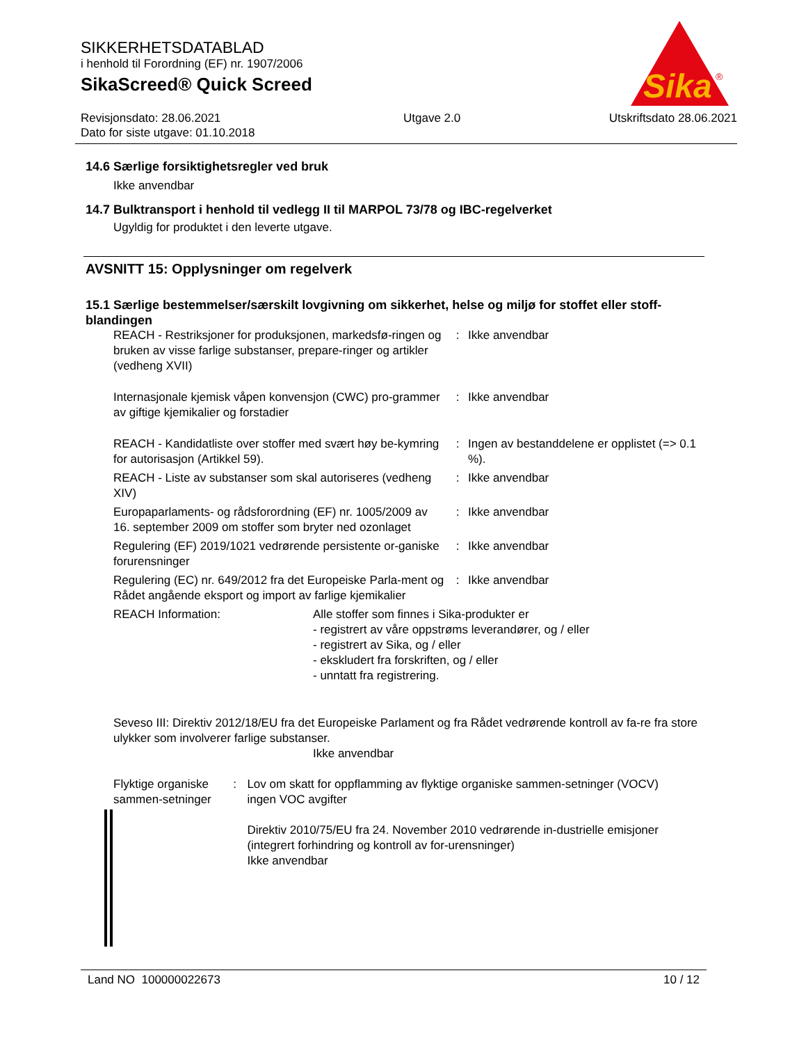SIKKERHETSDATABLAD
i henhold til Forordning (EF) nr. 1907/2006
SikaScreed® Quick Screed
Revisjonsdato: 28.06.2021
Dato for siste utgave: 01.10.2018
Utgave 2.0 Utskriftsdato 28.06.2021
Sika
®
14.6 Særlige forsiktighetsregler ved bruk
Ikke anvendbar
14.7 Bulktransport i henhold til vedlegg II til MARPOL 73/78 og IBC-regelverket
Ugyldig for produktet i den leverte utgave.
AVSNITT 15: Opplysninger om regelverk
15.1 Særlige bestemmelser/særskilt lovgivning om sikkerhet, helse og miljø for stoffet eller stoff-blandingen
| REACH - Restriksjoner for produksjonen, markedsfø-ringen og bruken av visse farlige substanser, prepare-ringer og artikler (vedheng XVII) | : | Ikke anvendbar |
| Internasjonale kjemisk våpen konvensjon (CWC) pro-grammer av giftige kjemikalier og forstadier | : | Ikke anvendbar |
| REACH - Kandidatliste over stoffer med svært høy be-kymring for autorisasjon (Artikkel 59). | : | Ingen av bestanddelene er opplistet (=> 0.1 %). |
| REACH - Liste av substanser som skal autoriseres (vedheng XIV) | : | Ikke anvendbar |
| Europaparlaments- og rådsforordning (EF) nr. 1005/2009 av 16. september 2009 om stoffer som bryter ned ozonlaget | : | Ikke anvendbar |
| Regulering (EF) 2019/1021 vedrørende persistente or-ganiske forurensninger | : | Ikke anvendbar |
| Regulering (EC) nr. 649/2012 fra det Europeiske Parla-ment og Rådet angående eksport og import av farlige kjemikalier | : | Ikke anvendbar |
REACH Information: Alle stoffer som finnes i Sika-produkter er
- registrert av våre oppstrøms leverandører, og / eller
- registrert av Sika, og / eller
- ekskludert fra forskriften, og / eller
- unntatt fra registrering.
Seveso III: Direktiv 2012/18/EU fra det Europeiske Parlament og fra Rådet vedrørende kontroll av fa-re fra store ulykker som involverer farlige substanser.
Ikke anvendbar
Flyktige organiske sammen-setninger
: Lov om skatt for oppflamming av flyktige organiske sammen-setninger (VOCV)
ingen VOC avgifter
Direktiv 2010/75/EU fra 24. November 2010 vedrørende in-dustrielle emisjoner (integrert forhindring og kontroll av for-urensninger)
Ikke anvendbar
Land NO 100000022673 10 / 12